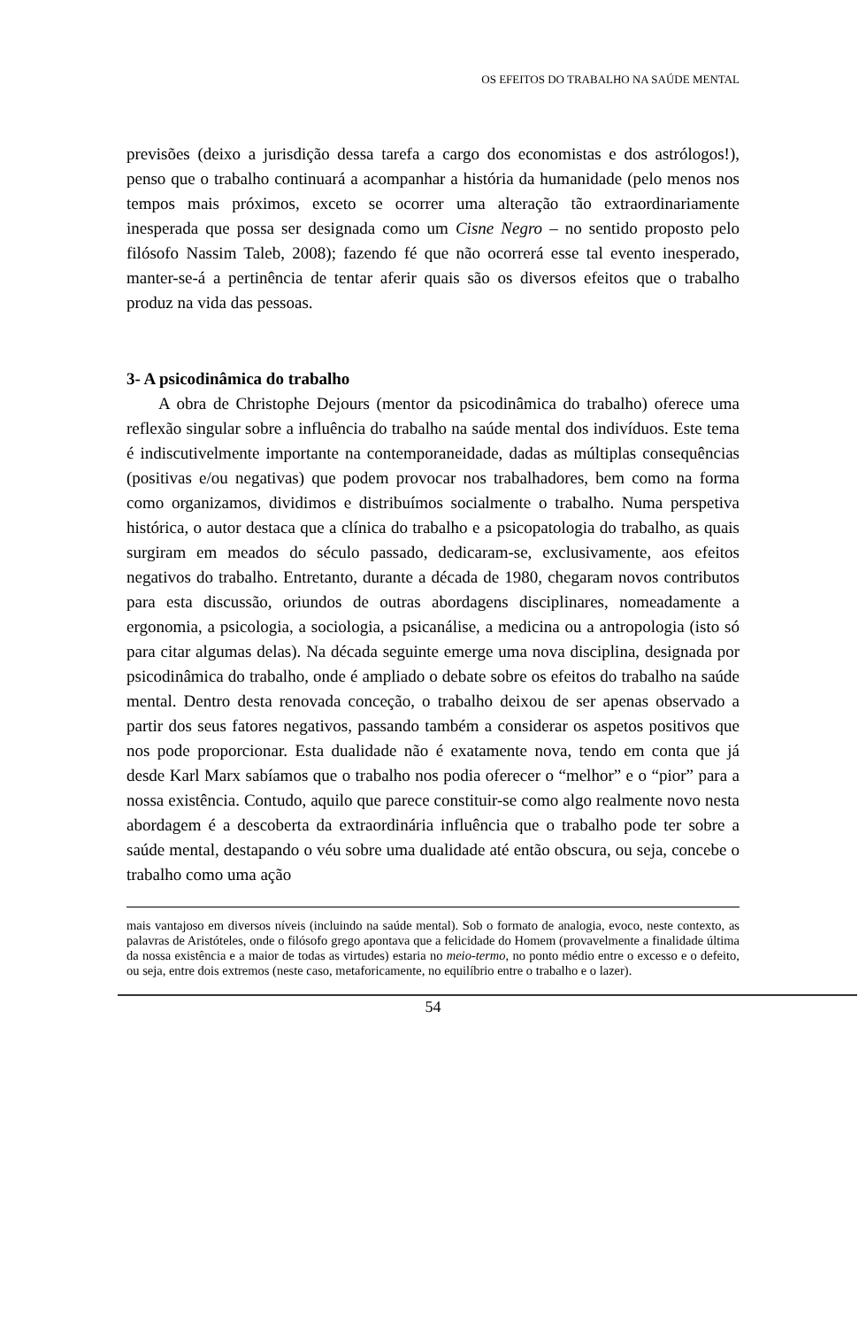OS EFEITOS DO TRABALHO NA SAÚDE MENTAL
previsões (deixo a jurisdição dessa tarefa a cargo dos economistas e dos astrólogos!), penso que o trabalho continuará a acompanhar a história da humanidade (pelo menos nos tempos mais próximos, exceto se ocorrer uma alteração tão extraordinariamente inesperada que possa ser designada como um Cisne Negro – no sentido proposto pelo filósofo Nassim Taleb, 2008); fazendo fé que não ocorrerá esse tal evento inesperado, manter-se-á a pertinência de tentar aferir quais são os diversos efeitos que o trabalho produz na vida das pessoas.
3- A psicodinâmica do trabalho
A obra de Christophe Dejours (mentor da psicodinâmica do trabalho) oferece uma reflexão singular sobre a influência do trabalho na saúde mental dos indivíduos. Este tema é indiscutivelmente importante na contemporaneidade, dadas as múltiplas consequências (positivas e/ou negativas) que podem provocar nos trabalhadores, bem como na forma como organizamos, dividimos e distribuímos socialmente o trabalho. Numa perspetiva histórica, o autor destaca que a clínica do trabalho e a psicopatologia do trabalho, as quais surgiram em meados do século passado, dedicaram-se, exclusivamente, aos efeitos negativos do trabalho. Entretanto, durante a década de 1980, chegaram novos contributos para esta discussão, oriundos de outras abordagens disciplinares, nomeadamente a ergonomia, a psicologia, a sociologia, a psicanálise, a medicina ou a antropologia (isto só para citar algumas delas). Na década seguinte emerge uma nova disciplina, designada por psicodinâmica do trabalho, onde é ampliado o debate sobre os efeitos do trabalho na saúde mental. Dentro desta renovada conceção, o trabalho deixou de ser apenas observado a partir dos seus fatores negativos, passando também a considerar os aspetos positivos que nos pode proporcionar. Esta dualidade não é exatamente nova, tendo em conta que já desde Karl Marx sabíamos que o trabalho nos podia oferecer o “melhor” e o “pior” para a nossa existência. Contudo, aquilo que parece constituir-se como algo realmente novo nesta abordagem é a descoberta da extraordinária influência que o trabalho pode ter sobre a saúde mental, destapando o véu sobre uma dualidade até então obscura, ou seja, concebe o trabalho como uma ação
mais vantajoso em diversos níveis (incluindo na saúde mental). Sob o formato de analogia, evoco, neste contexto, as palavras de Aristóteles, onde o filósofo grego apontava que a felicidade do Homem (provavelmente a finalidade última da nossa existência e a maior de todas as virtudes) estaria no meio-termo, no ponto médio entre o excesso e o defeito, ou seja, entre dois extremos (neste caso, metaforicamente, no equilíbrio entre o trabalho e o lazer).
54